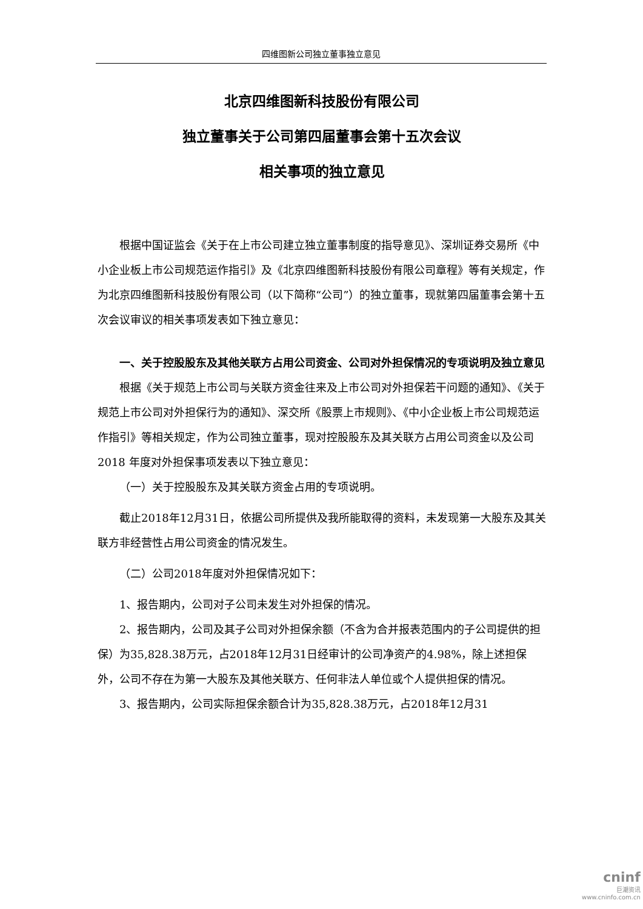四维图新公司独立董事独立意见
北京四维图新科技股份有限公司
独立董事关于公司第四届董事会第十五次会议
相关事项的独立意见
根据中国证监会《关于在上市公司建立独立董事制度的指导意见》、深圳证券交易所《中小企业板上市公司规范运作指引》及《北京四维图新科技股份有限公司章程》等有关规定，作为北京四维图新科技股份有限公司（以下简称“公司”）的独立董事，现就第四届董事会第十五次会议审议的相关事项发表如下独立意见：
一、关于控股股东及其他关联方占用公司资金、公司对外担保情况的专项说明及独立意见
根据《关于规范上市公司与关联方资金往来及上市公司对外担保若干问题的通知》、《关于规范上市公司对外担保行为的通知》、深交所《股票上市规则》、《中小企业板上市公司规范运作指引》等相关规定，作为公司独立董事，现对控股股东及其关联方占用公司资金以及公司 2018 年度对外担保事项发表以下独立意见：
（一）关于控股股东及其关联方资金占用的专项说明。
截止2018年12月31日，依据公司所提供及我所能取得的资料，未发现第一大股东及其关联方非经营性占用公司资金的情况发生。
（二）公司2018年度对外担保情况如下：
1、报告期内，公司对子公司未发生对外担保的情况。
2、报告期内，公司及其子公司对外担保余额（不含为合并报表范围内的子公司提供的担保）为35,828.38万元，占2018年12月31日经审计的公司净资产的4.98%，除上述担保外，公司不存在为第一大股东及其他关联方、任何非法人单位或个人提供担保的情况。
3、报告期内，公司实际担保余额合计为35,828.38万元，占2018年12月31
cninf
巨潮资讯
www.cninfo.com.cn